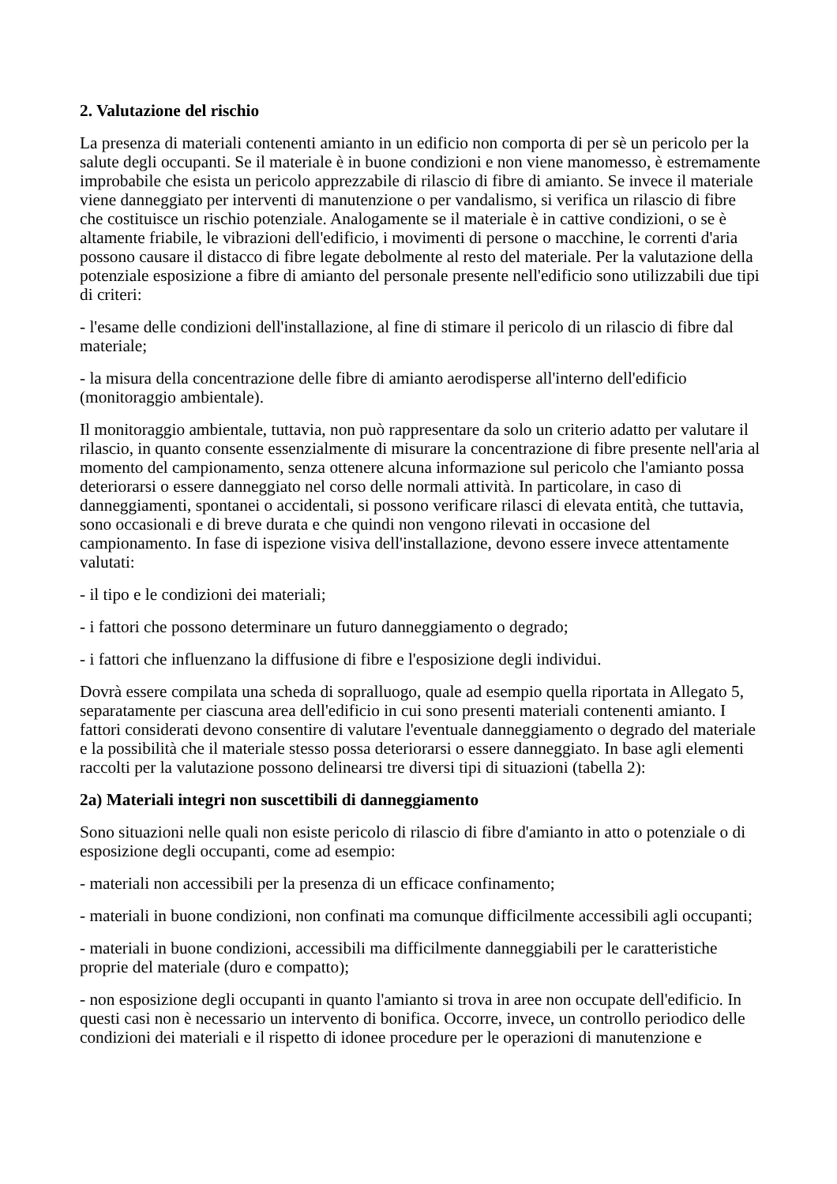2. Valutazione del rischio
La presenza di materiali contenenti amianto in un edificio non comporta di per sè un pericolo per la salute degli occupanti. Se il materiale è in buone condizioni e non viene manomesso, è estremamente improbabile che esista un pericolo apprezzabile di rilascio di fibre di amianto. Se invece il materiale viene danneggiato per interventi di manutenzione o per vandalismo, si verifica un rilascio di fibre che costituisce un rischio potenziale. Analogamente se il materiale è in cattive condizioni, o se è altamente friabile, le vibrazioni dell'edificio, i movimenti di persone o macchine, le correnti d'aria possono causare il distacco di fibre legate debolmente al resto del materiale. Per la valutazione della potenziale esposizione a fibre di amianto del personale presente nell'edificio sono utilizzabili due tipi di criteri:
- l'esame delle condizioni dell'installazione, al fine di stimare il pericolo di un rilascio di fibre dal materiale;
- la misura della concentrazione delle fibre di amianto aerodisperse all'interno dell'edificio (monitoraggio ambientale).
Il monitoraggio ambientale, tuttavia, non può rappresentare da solo un criterio adatto per valutare il rilascio, in quanto consente essenzialmente di misurare la concentrazione di fibre presente nell'aria al momento del campionamento, senza ottenere alcuna informazione sul pericolo che l'amianto possa deteriorarsi o essere danneggiato nel corso delle normali attività. In particolare, in caso di danneggiamenti, spontanei o accidentali, si possono verificare rilasci di elevata entità, che tuttavia, sono occasionali e di breve durata e che quindi non vengono rilevati in occasione del campionamento. In fase di ispezione visiva dell'installazione, devono essere invece attentamente valutati:
- il tipo e le condizioni dei materiali;
- i fattori che possono determinare un futuro danneggiamento o degrado;
- i fattori che influenzano la diffusione di fibre e l'esposizione degli individui.
Dovrà essere compilata una scheda di sopralluogo, quale ad esempio quella riportata in Allegato 5, separatamente per ciascuna area dell'edificio in cui sono presenti materiali contenenti amianto. I fattori considerati devono consentire di valutare l'eventuale danneggiamento o degrado del materiale e la possibilità che il materiale stesso possa deteriorarsi o essere danneggiato. In base agli elementi raccolti per la valutazione possono delinearsi tre diversi tipi di situazioni (tabella 2):
2a) Materiali integri non suscettibili di danneggiamento
Sono situazioni nelle quali non esiste pericolo di rilascio di fibre d'amianto in atto o potenziale o di esposizione degli occupanti, come ad esempio:
- materiali non accessibili per la presenza di un efficace confinamento;
- materiali in buone condizioni, non confinati ma comunque difficilmente accessibili agli occupanti;
- materiali in buone condizioni, accessibili ma difficilmente danneggiabili per le caratteristiche proprie del materiale (duro e compatto);
- non esposizione degli occupanti in quanto l'amianto si trova in aree non occupate dell'edificio. In questi casi non è necessario un intervento di bonifica. Occorre, invece, un controllo periodico delle condizioni dei materiali e il rispetto di idonee procedure per le operazioni di manutenzione e